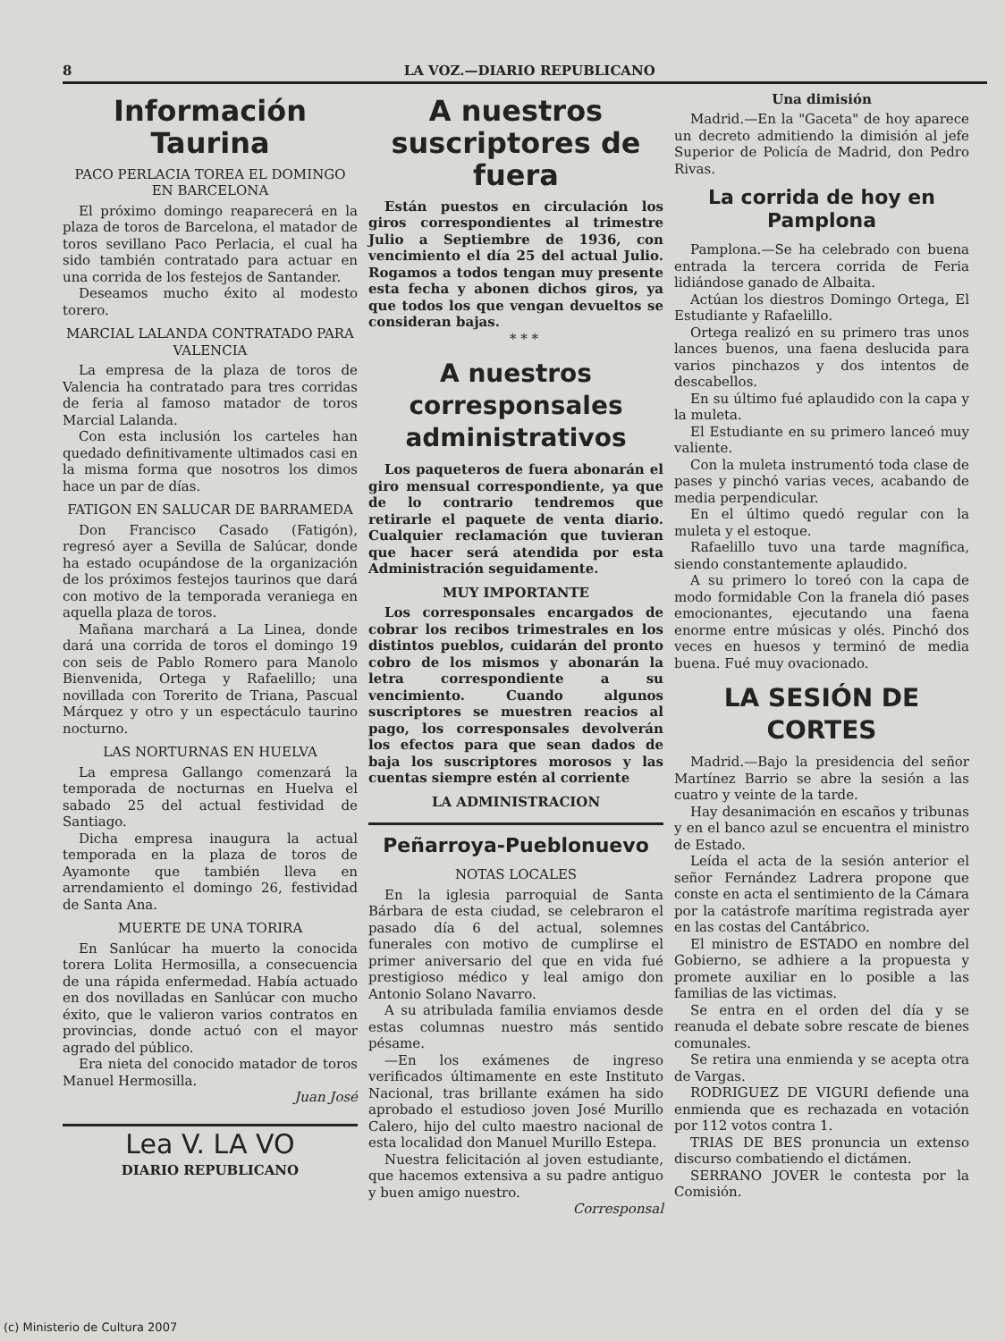8 LA VOZ.—DIARIO REPUBLICANO
Información Taurina
PACO PERLACIA TOREA EL DOMINGO EN BARCELONA
El próximo domingo reaparecerá en la plaza de toros de Barcelona, el matador de toros sevillano Paco Perlacia, el cual ha sido también contratado para actuar en una corrida de los festejos de Santander.
Deseamos mucho éxito al modesto torero.
MARCIAL LALANDA CONTRATADO PARA VALENCIA
La empresa de la plaza de toros de Valencia ha contratado para tres corridas de feria al famoso matador de toros Marcial Lalanda.
Con esta inclusión los carteles han quedado definitivamente ultimados casi en la misma forma que nosotros los dimos hace un par de días.
FATIGON EN SALUCAR DE BARRAMEDA
Don Francisco Casado (Fatigón), regresó ayer a Sevilla de Salúcar, donde ha estado ocupándose de la organización de los próximos festejos taurinos que dará con motivo de la temporada veraniega en aquella plaza de toros.
Mañana marchará a La Linea, donde dará una corrida de toros el domingo 19 con seis de Pablo Romero para Manolo Bienvenida, Ortega y Rafaelillo; una novillada con Torerito de Triana, Pascual Márquez y otro y un espectáculo taurino nocturno.
LAS NORTURNAS EN HUELVA
La empresa Gallango comenzará la temporada de nocturnas en Huelva el sabado 25 del actual festividad de Santiago.
Dicha empresa inaugura la actual temporada en la plaza de toros de Ayamonte que también lleva en arrendamiento el domingo 26, festividad de Santa Ana.
MUERTE DE UNA TORIRA
En Sanlúcar ha muerto la conocida torera Lolita Hermosilla, a consecuencia de una rápida enfermedad. Había actuado en dos novilladas en Sanlúcar con mucho éxito, que le valieron varios contratos en provincias, donde actuó con el mayor agrado del público.
Era nieta del conocido matador de toros Manuel Hermosilla.
Juan José
Lea V. LA VO
DIARIO REPUBLICANO
A nuestros suscriptores de fuera
Están puestos en circulación los giros correspondientes al trimestre Julio a Septiembre de 1936, con vencimiento el día 25 del actual Julio. Rogamos a todos tengan muy presente esta fecha y abonen dichos giros, ya que todos los que vengan devueltos se consideran bajas.
* * *
A nuestros corresponsales administrativos
Los paqueteros de fuera abonarán el giro mensual correspondiente, ya que de lo contrario tendremos que retirarle el paquete de venta diario. Cualquier reclamación que tuvieran que hacer será atendida por esta Administración seguidamente.
MUY IMPORTANTE
Los corresponsales encargados de cobrar los recibos trimestrales en los distintos pueblos, cuidarán del pronto cobro de los mismos y abonarán la letra correspondiente a su vencimiento. Cuando algunos suscriptores se muestren reacios al pago, los corresponsales devolverán los efectos para que sean dados de baja los suscriptores morosos y las cuentas siempre estén al corriente
LA ADMINISTRACION
Peñarroya-Pueblonuevo
NOTAS LOCALES
En la iglesia parroquial de Santa Bárbara de esta ciudad, se celebraron el pasado día 6 del actual, solemnes funerales con motivo de cumplirse el primer aniversario del que en vida fué prestigioso médico y leal amigo don Antonio Solano Navarro.
A su atribulada familia enviamos desde estas columnas nuestro más sentido pésame.
—En los exámenes de ingreso verificados últimamente en este Instituto Nacional, tras brillante exámen ha sido aprobado el estudioso joven José Murillo Calero, hijo del culto maestro nacional de esta localidad don Manuel Murillo Estepa.
Nuestra felicitación al joven estudiante, que hacemos extensiva a su padre antiguo y buen amigo nuestro.
Corresponsal
Una dimisión
Madrid.—En la "Gaceta" de hoy aparece un decreto admitiendo la dimisión al jefe Superior de Policía de Madrid, don Pedro Rivas.
La corrida de hoy en Pamplona
Pamplona.—Se ha celebrado con buena entrada la tercera corrida de Feria lidiándose ganado de Albaita.
Actúan los diestros Domingo Ortega, El Estudiante y Rafaelillo.
Ortega realizó en su primero tras unos lances buenos, una faena deslucida para varios pinchazos y dos intentos de descabellos.
En su último fué aplaudido con la capa y la muleta.
El Estudiante en su primero lanceó muy valiente.
Con la muleta instrumentó toda clase de pases y pinchó varias veces, acabando de media perpendicular.
En el último quedó regular con la muleta y el estoque.
Rafaelillo tuvo una tarde magnífica, siendo constantemente aplaudido.
A su primero lo toreó con la capa de modo formidable Con la franela dió pases emocionantes, ejecutando una faena enorme entre músicas y olés. Pinchó dos veces en huesos y terminó de media buena. Fué muy ovacionado.
LA SESIÓN DE CORTES
Madrid.—Bajo la presidencia del señor Martínez Barrio se abre la sesión a las cuatro y veinte de la tarde.
Hay desanimación en escaños y tribunas y en el banco azul se encuentra el ministro de Estado.
Leída el acta de la sesión anterior el señor Fernández Ladrera propone que conste en acta el sentimiento de la Cámara por la catástrofe marítima registrada ayer en las costas del Cantábrico.
El ministro de ESTADO en nombre del Gobierno, se adhiere a la propuesta y promete auxiliar en lo posible a las familias de las victimas.
Se entra en el orden del día y se reanuda el debate sobre rescate de bienes comunales.
Se retira una enmienda y se acepta otra de Vargas.
RODRIGUEZ DE VIGURI defiende una enmienda que es rechazada en votación por 112 votos contra 1.
TRIAS DE BES pronuncia un extenso discurso combatiendo el dictámen.
SERRANO JOVER le contesta por la Comisión.
(c) Ministerio de Cultura 2007